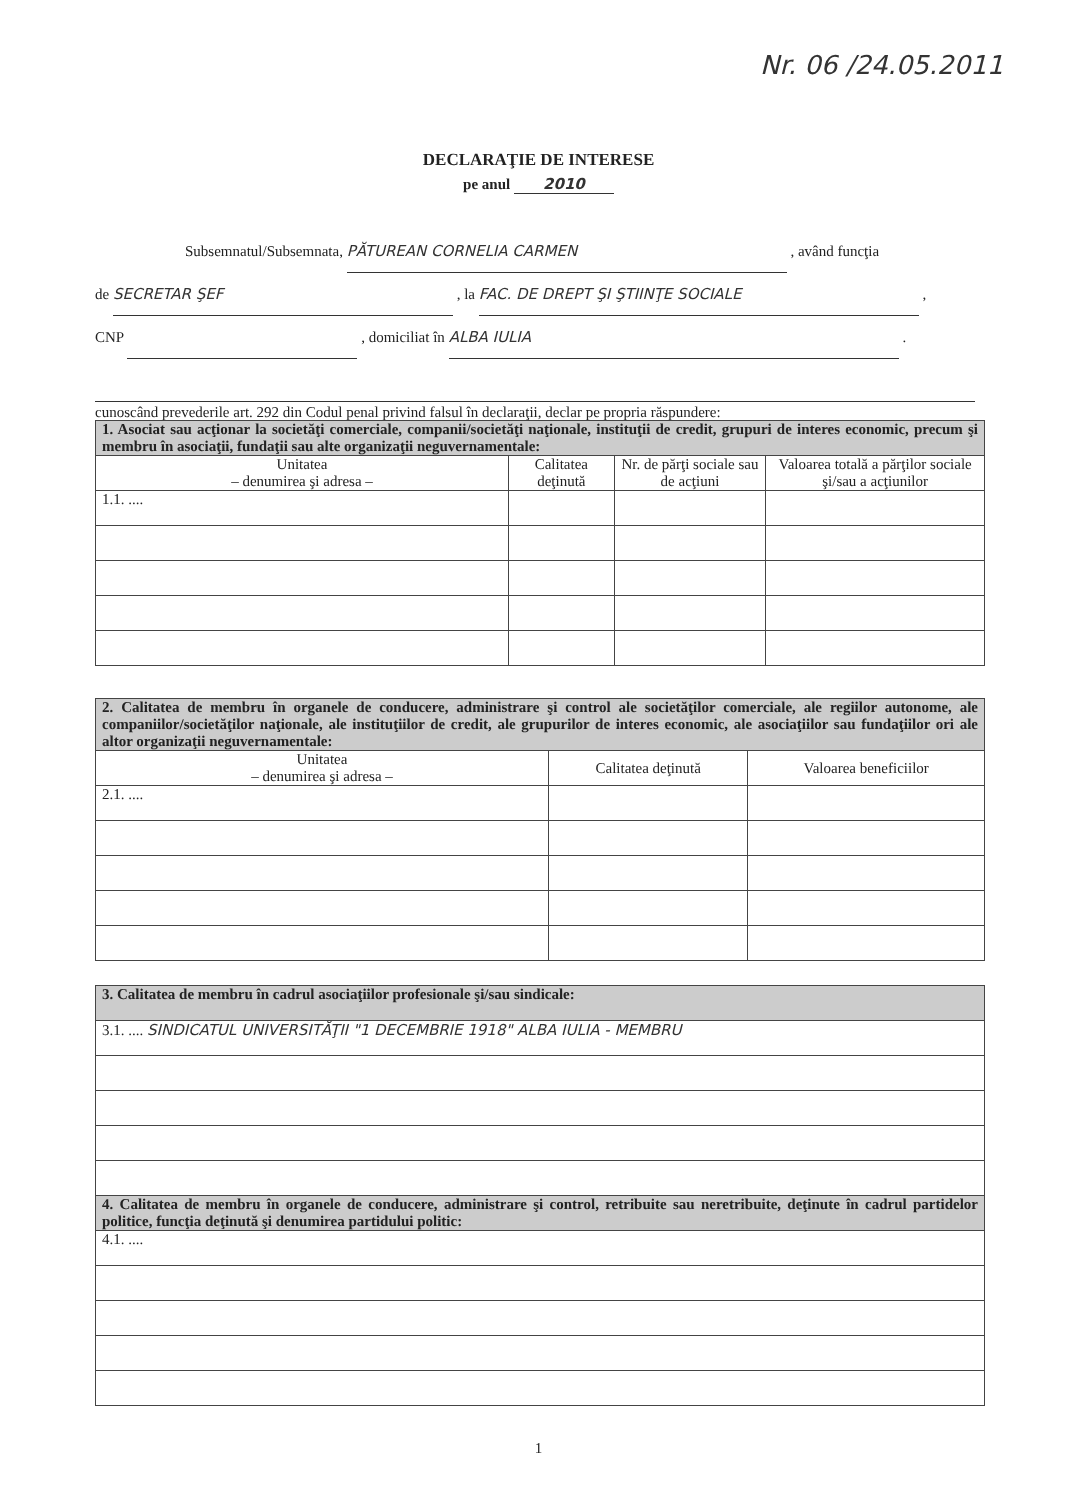Nr. 06 /24.05.2011
DECLARAŢIE DE INTERESE
pe anul 2010
Subsemnatul/Subsemnata, PĂTUREAN CORNELIA CARMEN , având funcţia
de SECRETAR ŞEF , la FAC. DE DREPT ŞI ŞTIINŢE SOCIALE ,
CNP , domiciliat în ALBA IULIA .
cunoscând prevederile art. 292 din Codul penal privind falsul în declaraţii, declar pe propria răspundere:
| 1. Asociat sau acţionar la societăţi comerciale, companii/societăţi naţionale, instituţii de credit, grupuri de interes economic, precum şi membru în asociaţii, fundaţii sau alte organizaţii neguvernamentale: | | | |
| Unitatea – denumirea şi adresa – | Calitatea deţinută | Nr. de părţi sociale sau de acţiuni | Valoarea totală a părţilor sociale şi/sau a acţiunilor |
| 1.1. .... | | | |
| 2. Calitatea de membru în organele de conducere, administrare şi control ale societăţilor comerciale, ale regiilor autonome, ale companiilor/societăţilor naţionale, ale instituţiilor de credit, ale grupurilor de interes economic, ale asociaţiilor sau fundaţiilor ori ale altor organizaţii neguvernamentale: | | |
| Unitatea – denumirea şi adresa – | Calitatea deţinută | Valoarea beneficiilor |
| 2.1. .... | | |
| 3. Calitatea de membru în cadrul asociaţiilor profesionale şi/sau sindicale: |
| 3.1. .... SINDICATUL UNIVERSITĂŢII "1 DECEMBRIE 1918" ALBA IULIA - MEMBRU |
| 4. Calitatea de membru în organele de conducere, administrare şi control, retribuite sau neretribuite, deţinute în cadrul partidelor politice, funcţia deţinută şi denumirea partidului politic: |
| 4.1. .... |
1